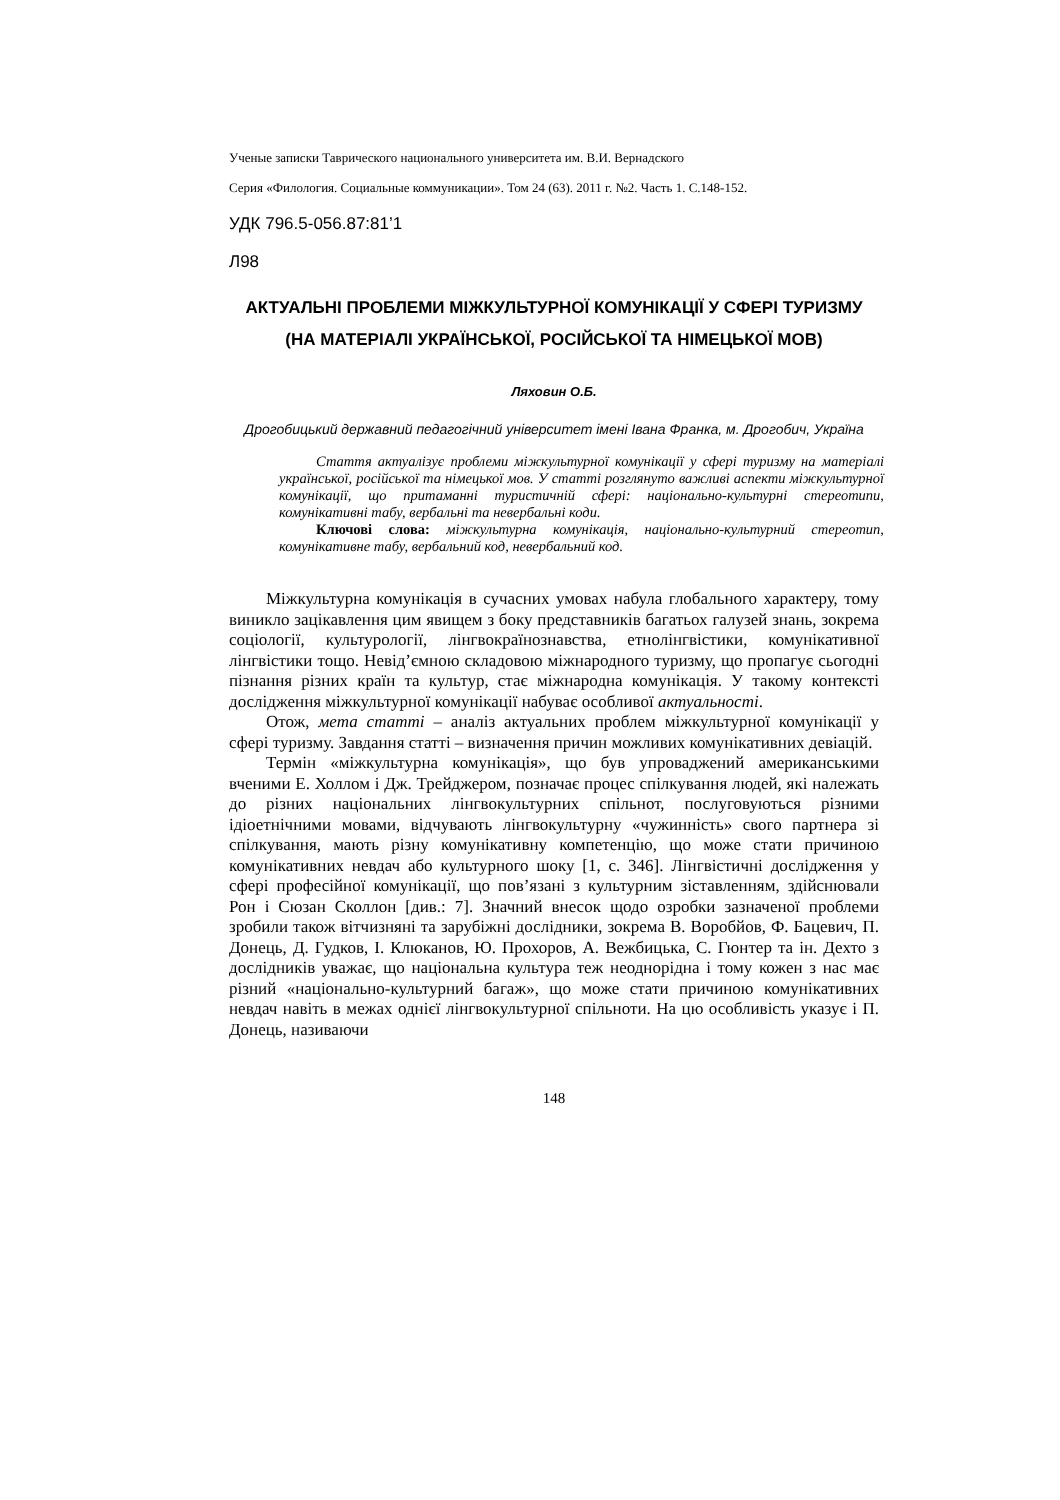Ученые записки Таврического национального университета им. В.И. Вернадского
Серия «Филология. Социальные коммуникации». Том 24 (63). 2011 г. №2. Часть 1. С.148-152.
УДК 796.5-056.87:81’1
Л98
АКТУАЛЬНІ ПРОБЛЕМИ МІЖКУЛЬТУРНОЇ КОМУНІКАЦІЇ У СФЕРІ ТУРИЗМУ (НА МАТЕРІАЛІ УКРАЇНСЬКОЇ, РОСІЙСЬКОЇ ТА НІМЕЦЬКОЇ МОВ)
Ляховин О.Б.
Дрогобицький державний педагогічний університет імені Івана Франка, м. Дрогобич, Україна
Стаття актуалізує проблеми міжкультурної комунікації у сфері туризму на матеріалі української, російської та німецької мов. У статті розглянуто важливі аспекти міжкультурної комунікації, що притаманні туристичній сфері: національно-культурні стереотипи, комунікативні табу, вербальні та невербальні коди.
Ключові слова: міжкультурна комунікація, національно-культурний стереотип, комунікативне табу, вербальний код, невербальний код.
Міжкультурна комунікація в сучасних умовах набула глобального характеру, тому виникло зацікавлення цим явищем з боку представників багатьох галузей знань, зокрема соціології, культурології, лінгвокраїнознавства, етнолінгвістики, комунікативної лінгвістики тощо. Невід’ємною складовою міжнародного туризму, що пропагує сьогодні пізнання різних країн та культур, стає міжнародна комунікація. У такому контексті дослідження міжкультурної комунікації набуває особливої актуальності.
Отож, мета статті – аналіз актуальних проблем міжкультурної комунікації у сфері туризму. Завдання статті – визначення причин можливих комунікативних девіацій.
Термін «міжкультурна комунікація», що був упроваджений американськими вченими Е. Холлом і Дж. Трейджером, позначає процес спілкування людей, які належать до різних національних лінгвокультурних спільнот, послуговуються різними ідіоетнічними мовами, відчувають лінгвокультурну «чужинність» свого партнера зі спілкування, мають різну комунікативну компетенцію, що може стати причиною комунікативних невдач або культурного шоку [1, с. 346]. Лінгвістичні дослідження у сфері професійної комунікації, що пов’язані з культурним зіставленням, здійснювали Рон і Сюзан Сколлон [див.: 7]. Значний внесок щодо озробки зазначеної проблеми зробили також вітчизняні та зарубіжні дослідники, зокрема В. Воробйов, Ф. Бацевич, П. Донець, Д. Гудков, І. Клюканов, Ю. Прохоров, А. Вежбицька, С. Гюнтер та ін. Дехто з дослідників уважає, що національна культура теж неоднорідна і тому кожен з нас має різний «національно-культурний багаж», що може стати причиною комунікативних невдач навіть в межах однієї лінгвокультурної спільноти. На цю особливість указує і П. Донець, називаючи
148